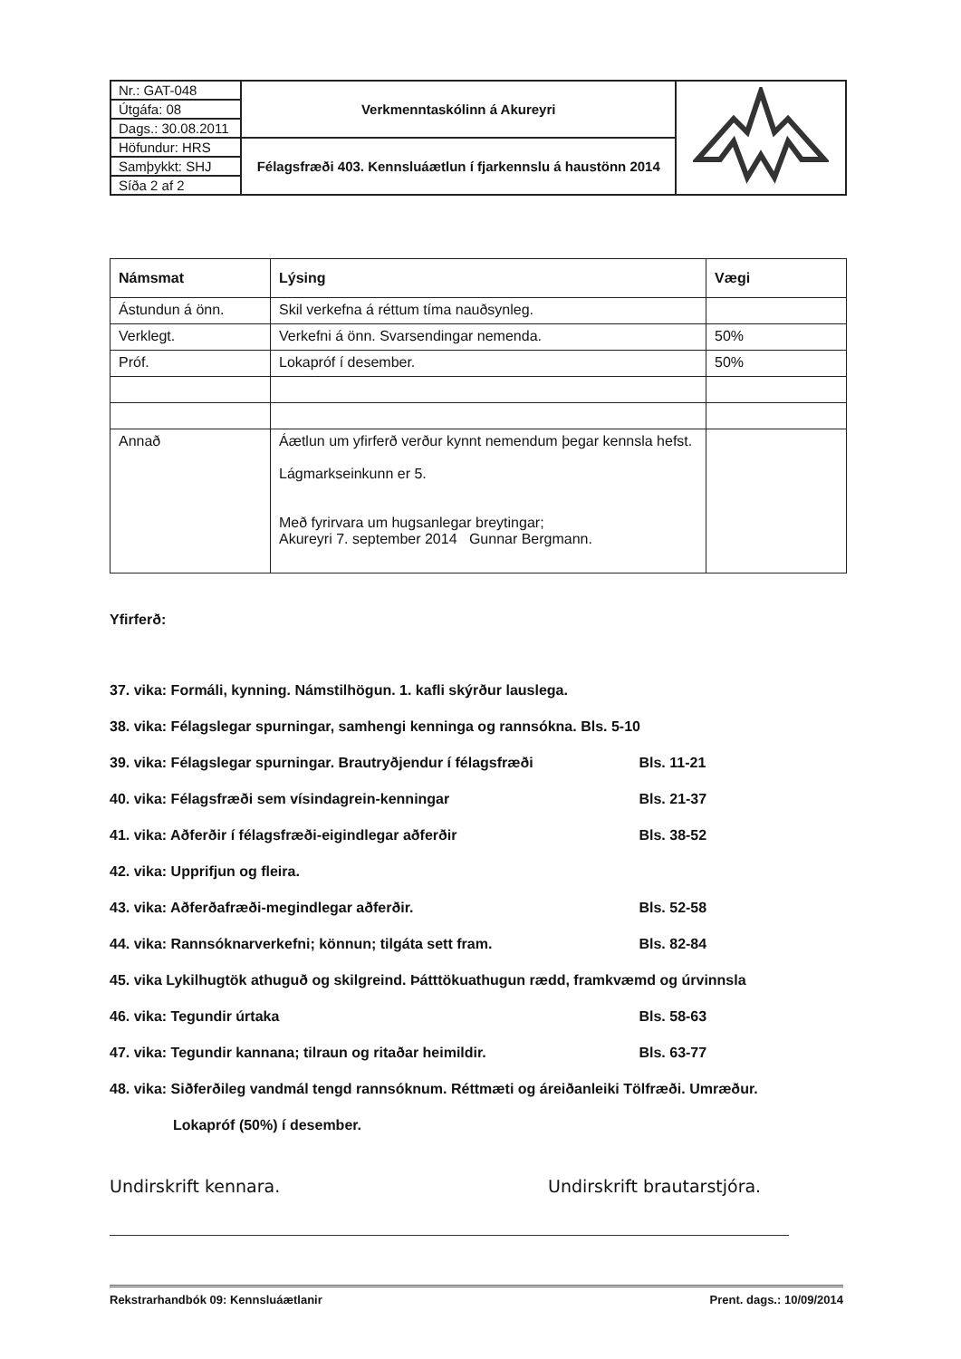| Nr.: GAT-048 | Verkmenntaskólinn á Akureyri | |
| Útgáfa: 08 | | |
| Dags.: 30.08.2011 | | |
| Höfundur: HRS | Félagsfræði 403. Kennsluáætlun í fjarkennslu á haustönn 2014 | |
| Samþykkt: SHJ | | |
| Síða 2 af 2 | | |
| Námsmat | Lýsing | Vægi |
| --- | --- | --- |
| Ástundun á önn. | Skil verkefna á réttum tíma nauðsynleg. | |
| Verklegt. | Verkefni á önn. Svarsendingar nemenda. | 50% |
| Próf. | Lokapróf í desember. | 50% |
| Annað | Áætlun um yfirferð verður kynnt nemendum þegar kennsla hefst. Lágmarkseinkunn er 5. Með fyrirvara um hugsanlegar breytingar; Akureyri 7. september 2014 Gunnar Bergmann. | |
Yfirferð:
37. vika: Formáli, kynning. Námstilhögun. 1. kafli skýrður lauslega.
38. vika: Félagslegar spurningar, samhengi kenninga og rannsókna. Bls. 5-10
39. vika: Félagslegar spurningar. Brautryðjendur í félagsfræði Bls. 11-21
40. vika: Félagsfræði sem vísindagrein-kenningar Bls. 21-37
41. vika: Aðferðir í félagsfræði-eigindlegar aðferðir Bls. 38-52
42. vika: Upprifjun og fleira.
43. vika: Aðferðafræði-megindlegar aðferðir. Bls. 52-58
44. vika: Rannsóknarverkefni; könnun; tilgáta sett fram. Bls. 82-84
45. vika Lykilhugtök athuguð og skilgreind. Þátttökuathugun rædd, framkvæmd og úrvinnsla
46. vika: Tegundir úrtaka Bls. 58-63
47. vika: Tegundir kannana; tilraun og ritaðar heimildir. Bls. 63-77
48. vika: Siðferðileg vandmál tengd rannsóknum. Réttmæti og áreiðanleiki Tölfræði. Umræður.
Lokapróf (50%) í desember.
Undirskrift kennara. Undirskrift brautarstjóra.
Rekstrarhandbók 09: Kennsluáætlanir Prent. dags.: 10/09/2014